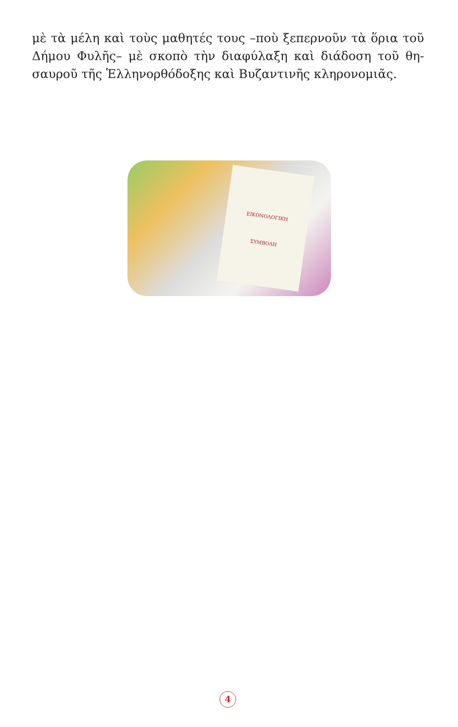μὲ τὰ μέλη καὶ τοὺς μαθητές τους –ποὺ ξεπερνοῦν τὰ ὅρια τοῦ Δήμου Φυλῆς– μὲ σκοπὸ τὴν διαφύλαξη καὶ διάδοση τοῦ θη­σαυροῦ τῆς Ἑλληνορθόδοξης καὶ Βυζαντινῆς κληρονομιᾶς.
ΕΙΚΟΝΟΛΟΓΙΚΗ
ΣΥΜΒΟΛΗ
4